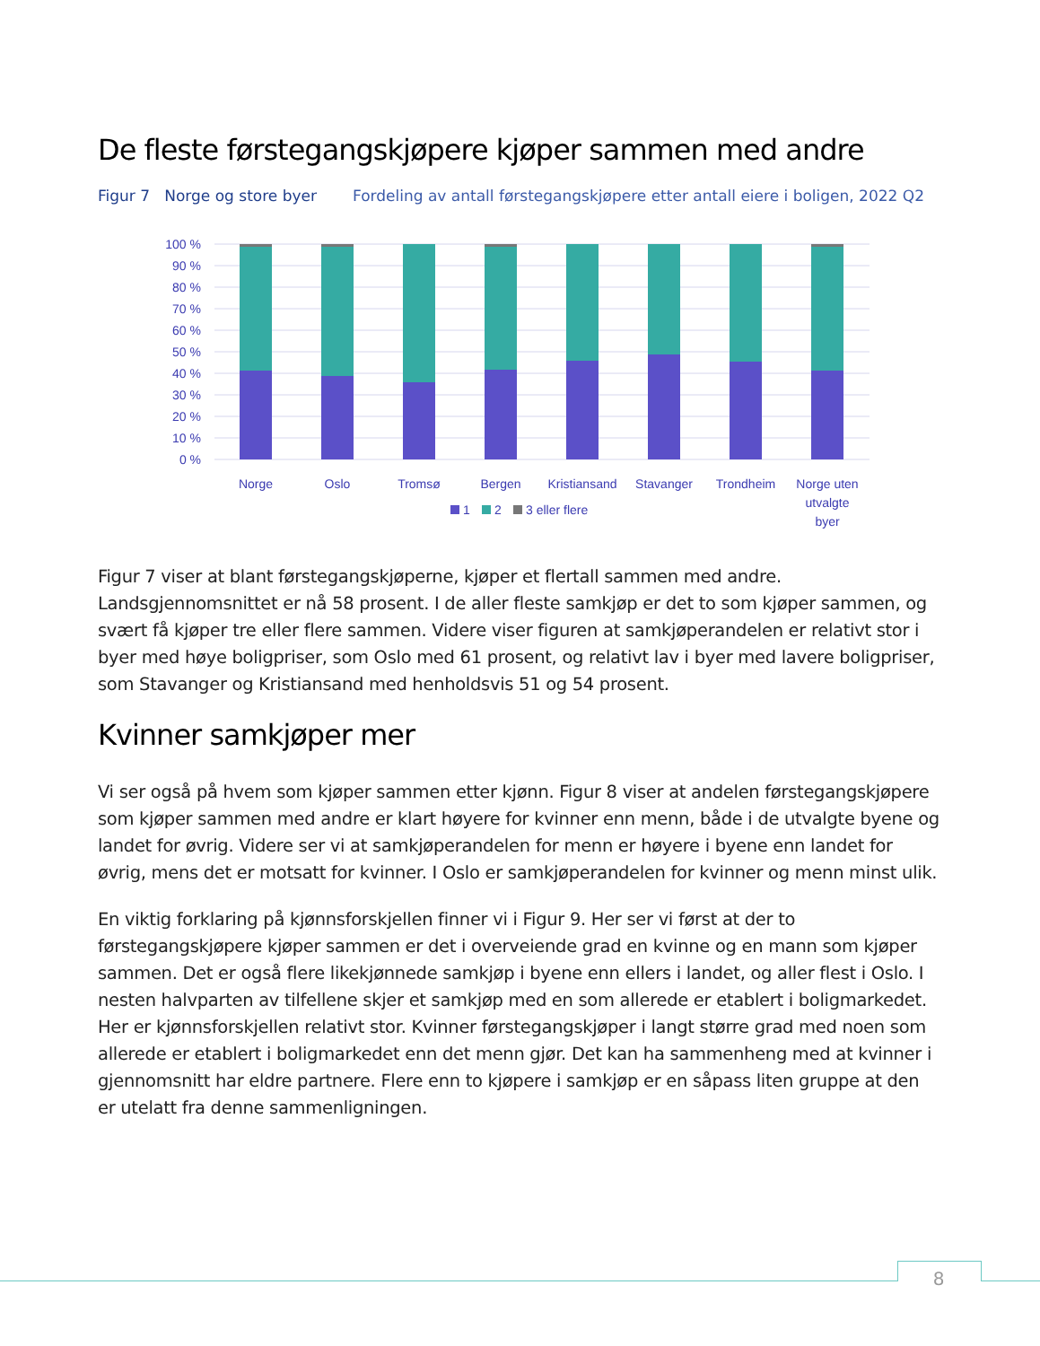De fleste førstegangskjøpere kjøper sammen med andre
Figur 7 Norge og store byer Fordeling av antall førstegangskjøpere etter antall eiere i boligen, 2022 Q2
100 %
90 %
80 %
70 %
60 %
50 %
40 %
30 %
20 %
10 %
0 %
Norge
Oslo
Tromsø
Bergen
Kristiansand
Stavanger
Trondheim
Norge uten
utvalgte
byer
1
2
3 eller flere
Figur 7 viser at blant førstegangskjøperne, kjøper et flertall sammen med andre. Landsgjennomsnittet er nå 58 prosent. I de aller fleste samkjøp er det to som kjøper sammen, og svært få kjøper tre eller flere sammen. Videre viser figuren at samkjøperandelen er relativt stor i byer med høye boligpriser, som Oslo med 61 prosent, og relativt lav i byer med lavere boligpriser, som Stavanger og Kristiansand med henholdsvis 51 og 54 prosent.
Kvinner samkjøper mer
Vi ser også på hvem som kjøper sammen etter kjønn. Figur 8 viser at andelen førstegangskjøpere som kjøper sammen med andre er klart høyere for kvinner enn menn, både i de utvalgte byene og landet for øvrig. Videre ser vi at samkjøperandelen for menn er høyere i byene enn landet for øvrig, mens det er motsatt for kvinner. I Oslo er samkjøperandelen for kvinner og menn minst ulik.
En viktig forklaring på kjønnsforskjellen finner vi i Figur 9. Her ser vi først at der to førstegangskjøpere kjøper sammen er det i overveiende grad en kvinne og en mann som kjøper sammen. Det er også flere likekjønnede samkjøp i byene enn ellers i landet, og aller flest i Oslo. I nesten halvparten av tilfellene skjer et samkjøp med en som allerede er etablert i boligmarkedet. Her er kjønnsforskjellen relativt stor. Kvinner førstegangskjøper i langt større grad med noen som allerede er etablert i boligmarkedet enn det menn gjør. Det kan ha sammenheng med at kvinner i gjennomsnitt har eldre partnere. Flere enn to kjøpere i samkjøp er en såpass liten gruppe at den er utelatt fra denne sammenligningen.
8